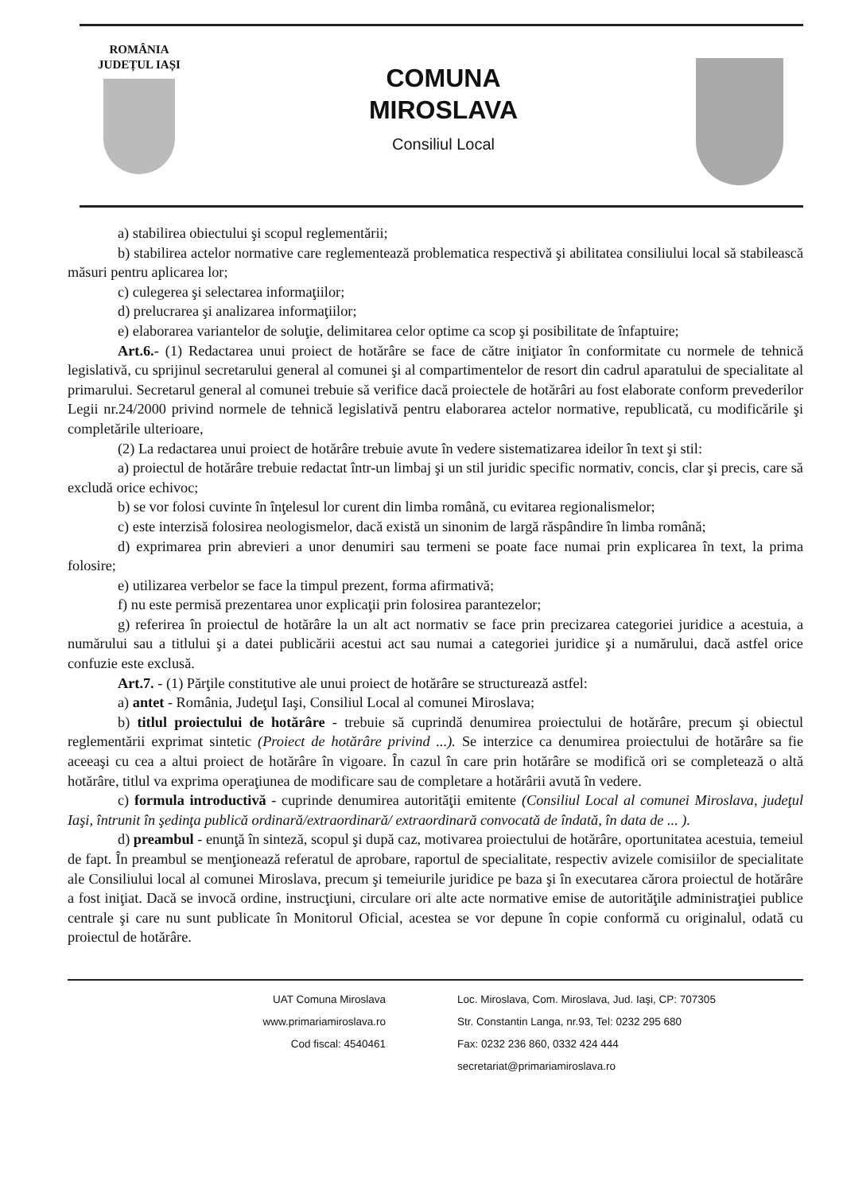ROMÂNIA
JUDEȚUL IAȘI
COMUNA
MIROSLAVA
Consiliul Local
a) stabilirea obiectului şi scopul reglementării;
b) stabilirea actelor normative care reglementează problematica respectivă şi abilitatea consiliului local să stabilească măsuri pentru aplicarea lor;
c) culegerea şi selectarea informaţiilor;
d) prelucrarea şi analizarea informaţiilor;
e) elaborarea variantelor de soluţie, delimitarea celor optime ca scop şi posibilitate de înfaptuire;
Art.6.- (1) Redactarea unui proiect de hotărâre se face de către iniţiator în conformitate cu normele de tehnică legislativă, cu sprijinul secretarului general al comunei şi al compartimentelor de resort din cadrul aparatului de specialitate al primarului. Secretarul general al comunei trebuie să verifice dacă proiectele de hotărâri au fost elaborate conform prevederilor Legii nr.24/2000 privind normele de tehnică legislativă pentru elaborarea actelor normative, republicată, cu modificările şi completările ulterioare,
(2) La redactarea unui proiect de hotărâre trebuie avute în vedere sistematizarea ideilor în text şi stil:
a) proiectul de hotărâre trebuie redactat într-un limbaj şi un stil juridic specific normativ, concis, clar şi precis, care să excludă orice echivoc;
b) se vor folosi cuvinte în înţelesul lor curent din limba română, cu evitarea regionalismelor;
c) este interzisă folosirea neologismelor, dacă există un sinonim de largă răspândire în limba română;
d) exprimarea prin abrevieri a unor denumiri sau termeni se poate face numai prin explicarea în text, la prima folosire;
e) utilizarea verbelor se face la timpul prezent, forma afirmativă;
f) nu este permisă prezentarea unor explicaţii prin folosirea parantezelor;
g) referirea în proiectul de hotărâre la un alt act normativ se face prin precizarea categoriei juridice a acestuia, a numărului sau a titlului şi a datei publicării acestui act sau numai a categoriei juridice şi a numărului, dacă astfel orice confuzie este exclusă.
Art.7. - (1) Părţile constitutive ale unui proiect de hotărâre se structurează astfel:
a) antet - România, Judeţul Iaşi, Consiliul Local al comunei Miroslava;
b) titlul proiectului de hotărâre - trebuie să cuprindă denumirea proiectului de hotărâre, precum şi obiectul reglementării exprimat sintetic (Proiect de hotărâre privind ...). Se interzice ca denumirea proiectului de hotărâre sa fie aceeaşi cu cea a altui proiect de hotărâre în vigoare. În cazul în care prin hotărâre se modifică ori se completează o altă hotărâre, titlul va exprima operaţiunea de modificare sau de completare a hotărârii avută în vedere.
c) formula introductivă - cuprinde denumirea autorităţii emitente (Consiliul Local al comunei Miroslava, judeţul Iaşi, întrunit în şedinţa publică ordinară/extraordinară/ extraordinară convocată de îndată, în data de ... ).
d) preambul - enunţă în sinteză, scopul şi după caz, motivarea proiectului de hotărâre, oportunitatea acestuia, temeiul de fapt. În preambul se menţionează referatul de aprobare, raportul de specialitate, respectiv avizele comisiilor de specialitate ale Consiliului local al comunei Miroslava, precum şi temeiurile juridice pe baza şi în executarea cărora proiectul de hotărâre a fost iniţiat. Dacă se invocă ordine, instrucţiuni, circulare ori alte acte normative emise de autorităţile administraţiei publice centrale şi care nu sunt publicate în Monitorul Oficial, acestea se vor depune în copie conformă cu originalul, odată cu proiectul de hotărâre.
UAT Comuna Miroslava
www.primariamiroslava.ro
Cod fiscal: 4540461
Loc. Miroslava, Com. Miroslava, Jud. Iaşi, CP: 707305
Str. Constantin Langa, nr.93, Tel: 0232 295 680
Fax: 0232 236 860, 0332 424 444
secretariat@primariamiroslava.ro